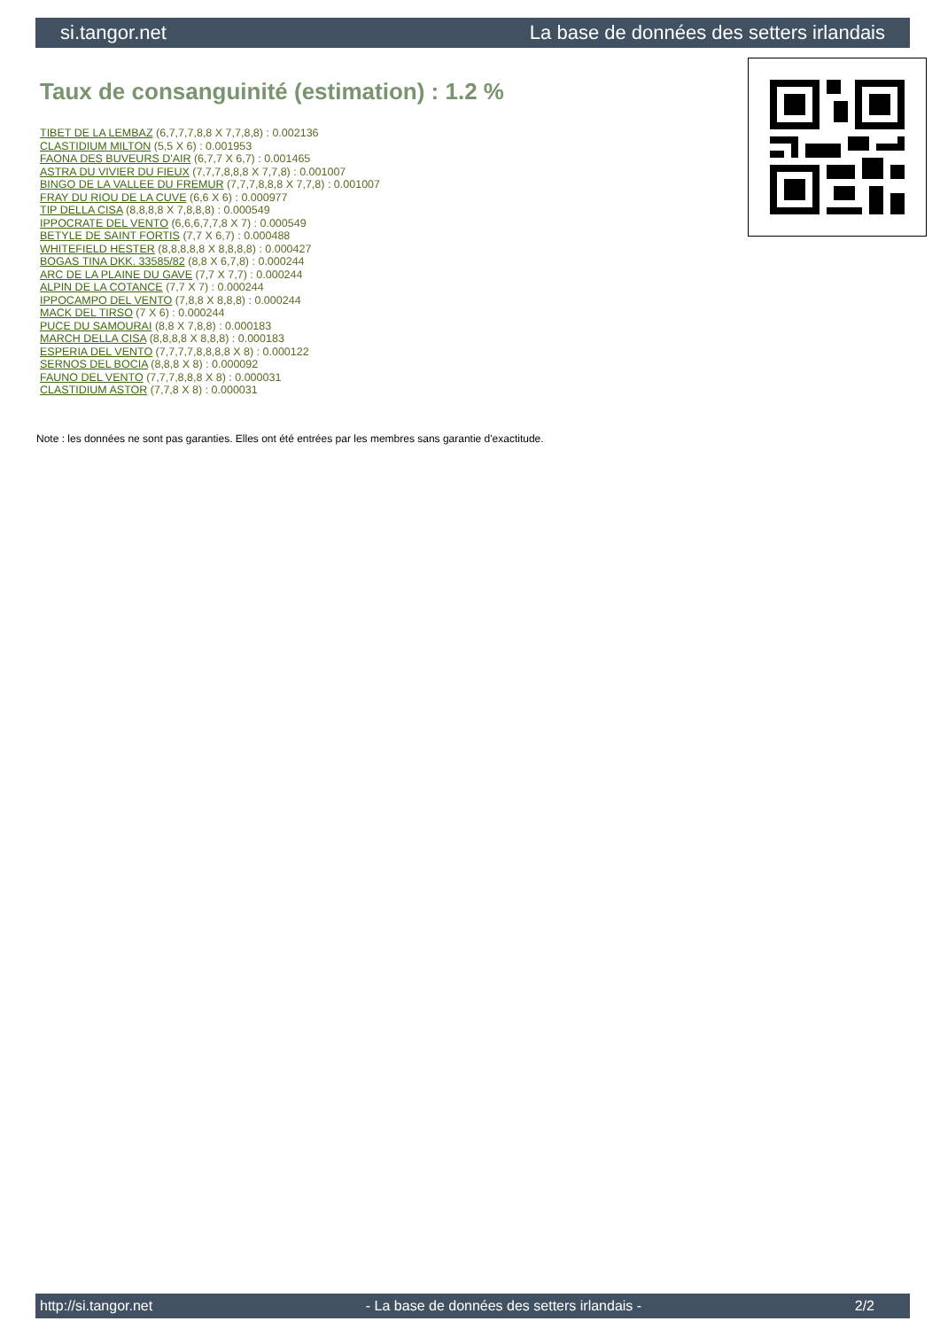si.tangor.net La base de données des setters irlandais
Taux de consanguinité (estimation) : 1.2 %
TIBET DE LA LEMBAZ (6,7,7,7,8,8 X 7,7,8,8) : 0.002136
CLASTIDIUM MILTON (5,5 X 6) : 0.001953
FAONA DES BUVEURS D'AIR (6,7,7 X 6,7) : 0.001465
ASTRA DU VIVIER DU FIEUX (7,7,7,8,8,8 X 7,7,8) : 0.001007
BINGO DE LA VALLEE DU FREMUR (7,7,7,8,8,8 X 7,7,8) : 0.001007
FRAY DU RIOU DE LA CUVE (6,6 X 6) : 0.000977
TIP DELLA CISA (8,8,8,8 X 7,8,8,8) : 0.000549
IPPOCRATE DEL VENTO (6,6,6,7,7,8 X 7) : 0.000549
BETYLE DE SAINT FORTIS (7,7 X 6,7) : 0.000488
WHITEFIELD HESTER (8,8,8,8,8 X 8,8,8,8) : 0.000427
BOGAS TINA DKK. 33585/82 (8,8 X 6,7,8) : 0.000244
ARC DE LA PLAINE DU GAVE (7,7 X 7,7) : 0.000244
ALPIN DE LA COTANCE (7,7 X 7) : 0.000244
IPPOCAMPO DEL VENTO (7,8,8 X 8,8,8) : 0.000244
MACK DEL TIRSO (7 X 6) : 0.000244
PUCE DU SAMOURAI (8,8 X 7,8,8) : 0.000183
MARCH DELLA CISA (8,8,8,8 X 8,8,8) : 0.000183
ESPERIA DEL VENTO (7,7,7,7,8,8,8,8 X 8) : 0.000122
SERNOS DEL BOCIA (8,8,8 X 8) : 0.000092
FAUNO DEL VENTO (7,7,7,8,8,8 X 8) : 0.000031
CLASTIDIUM ASTOR (7,7,8 X 8) : 0.000031
Note : les données ne sont pas garanties. Elles ont été entrées par les membres sans garantie d'exactitude.
http://si.tangor.net - La base de données des setters irlandais - 2/2